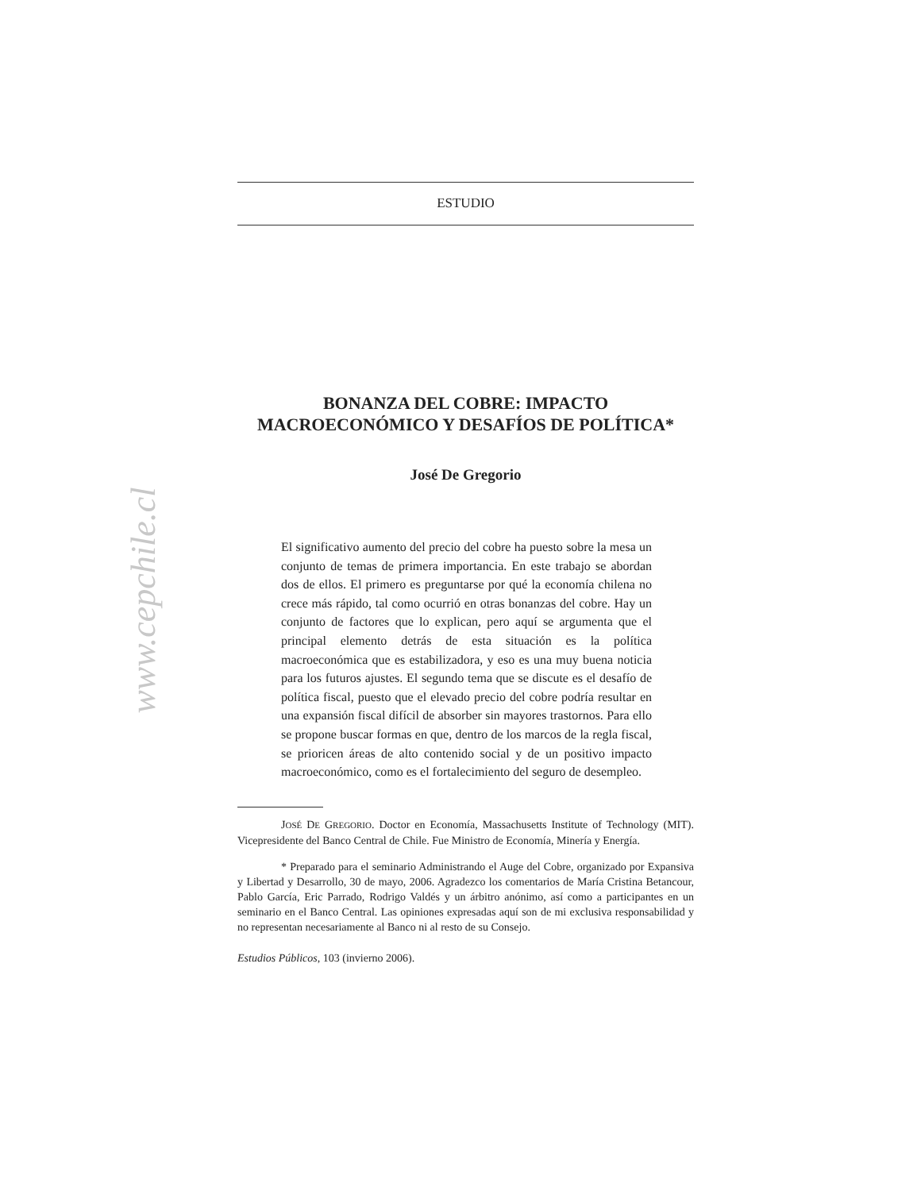www.cepchile.cl
ESTUDIO
BONANZA DEL COBRE: IMPACTO
MACROECONÓMICO Y DESAFÍOS DE POLÍTICA*
José De Gregorio
El significativo aumento del precio del cobre ha puesto sobre la mesa un conjunto de temas de primera importancia. En este trabajo se abordan dos de ellos. El primero es preguntarse por qué la economía chilena no crece más rápido, tal como ocurrió en otras bonanzas del cobre. Hay un conjunto de factores que lo explican, pero aquí se argumenta que el principal elemento detrás de esta situación es la política macroeconómica que es estabilizadora, y eso es una muy buena noticia para los futuros ajustes. El segundo tema que se discute es el desafío de política fiscal, puesto que el elevado precio del cobre podría resultar en una expansión fiscal difícil de absorber sin mayores trastornos. Para ello se propone buscar formas en que, dentro de los marcos de la regla fiscal, se prioricen áreas de alto contenido social y de un positivo impacto macroeconómico, como es el fortalecimiento del seguro de desempleo.
JOSÉ DE GREGORIO. Doctor en Economía, Massachusetts Institute of Technology (MIT). Vicepresidente del Banco Central de Chile. Fue Ministro de Economía, Minería y Energía.
* Preparado para el seminario Administrando el Auge del Cobre, organizado por Expansiva y Libertad y Desarrollo, 30 de mayo, 2006. Agradezco los comentarios de María Cristina Betancour, Pablo García, Eric Parrado, Rodrigo Valdés y un árbitro anónimo, así como a participantes en un seminario en el Banco Central. Las opiniones expresadas aquí son de mi exclusiva responsabilidad y no representan necesariamente al Banco ni al resto de su Consejo.
Estudios Públicos, 103 (invierno 2006).